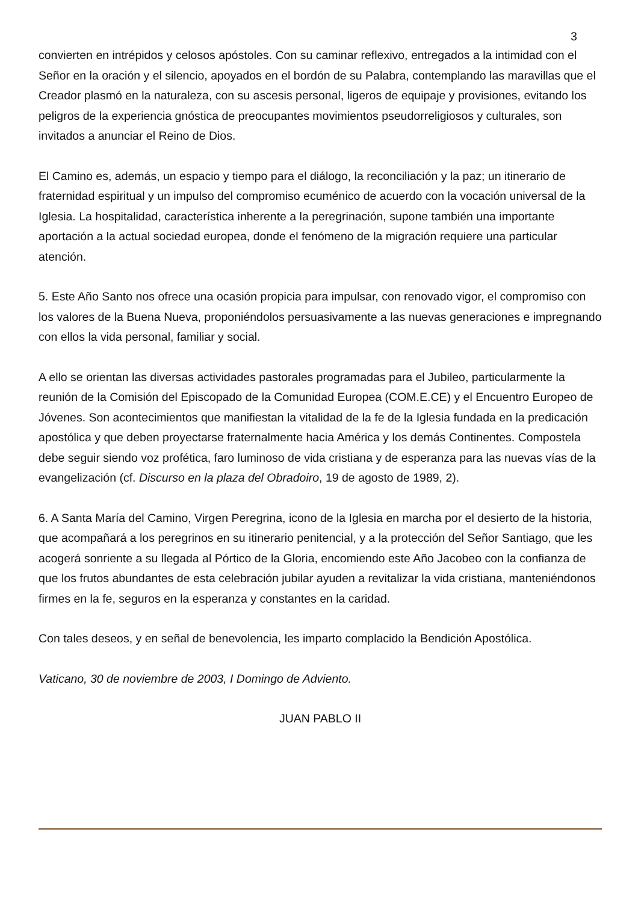3
convierten en intrépidos y celosos apóstoles. Con su caminar reflexivo, entregados a la intimidad con el Señor en la oración y el silencio, apoyados en el bordón de su Palabra, contemplando las maravillas que el Creador plasmó en la naturaleza, con su ascesis personal, ligeros de equipaje y provisiones, evitando los peligros de la experiencia gnóstica de preocupantes movimientos pseudorreligiosos y culturales, son invitados a anunciar el Reino de Dios.
El Camino es, además, un espacio y tiempo para el diálogo, la reconciliación y la paz; un itinerario de fraternidad espiritual y un impulso del compromiso ecuménico de acuerdo con la vocación universal de la Iglesia. La hospitalidad, característica inherente a la peregrinación, supone también una importante aportación a la actual sociedad europea, donde el fenómeno de la migración requiere una particular atención.
5. Este Año Santo nos ofrece una ocasión propicia para impulsar, con renovado vigor, el compromiso con los valores de la Buena Nueva, proponiéndolos persuasivamente a las nuevas generaciones e impregnando con ellos la vida personal, familiar y social.
A ello se orientan las diversas actividades pastorales programadas para el Jubileo, particularmente la reunión de la Comisión del Episcopado de la Comunidad Europea (COM.E.CE) y el Encuentro Europeo de Jóvenes. Son acontecimientos que manifiestan la vitalidad de la fe de la Iglesia fundada en la predicación apostólica y que deben proyectarse fraternalmente hacia América y los demás Continentes. Compostela debe seguir siendo voz profética, faro luminoso de vida cristiana y de esperanza para las nuevas vías de la evangelización (cf. Discurso en la plaza del Obradoiro, 19 de agosto de 1989, 2).
6. A Santa María del Camino, Virgen Peregrina, icono de la Iglesia en marcha por el desierto de la historia, que acompañará a los peregrinos en su itinerario penitencial, y a la protección del Señor Santiago, que les acogerá sonriente a su llegada al Pórtico de la Gloria, encomiendo este Año Jacobeo con la confianza de que los frutos abundantes de esta celebración jubilar ayuden a revitalizar la vida cristiana, manteniéndonos firmes en la fe, seguros en la esperanza y constantes en la caridad.
Con tales deseos, y en señal de benevolencia, les imparto complacido la Bendición Apostólica.
Vaticano, 30 de noviembre de 2003, I Domingo de Adviento.
JUAN PABLO II